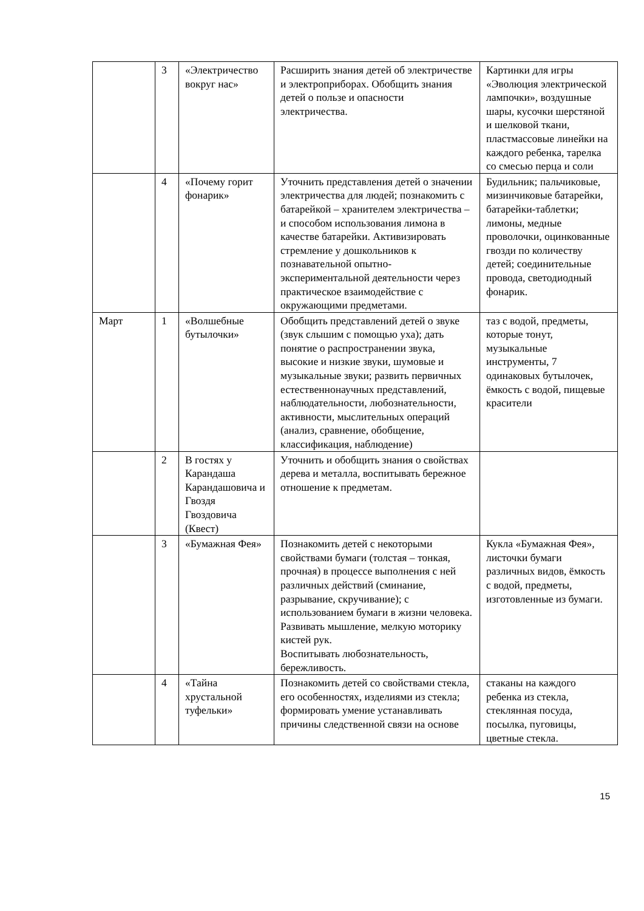| | 3 | «Электричество вокруг нас» | Расширить знания детей об электричестве и электроприборах. Обобщить знания детей о пользе и опасности электричества. | Картинки для игры «Эволюция электрической лампочки», воздушные шары, кусочки шерстяной и шелковой ткани, пластмассовые линейки на каждого ребенка, тарелка со смесью перца и соли |
| | 4 | «Почему горит фонарик» | Уточнить представления детей о значении электричества для людей; познакомить с батарейкой – хранителем электричества – и способом использования лимона в качестве батарейки. Активизировать стремление у дошкольников к познавательной опытно-экспериментальной деятельности через практическое взаимодействие с окружающими предметами. | Будильник; пальчиковые, мизинчиковые батарейки, батарейки-таблетки; лимоны, медные проволочки, оцинкованные гвозди по количеству детей; соединительные провода, светодиодный фонарик. |
| Март | 1 | «Волшебные бутылочки» | Обобщить представлений детей о звуке (звук слышим с помощью уха); дать понятие о распространении звука, высокие и низкие звуки, шумовые и музыкальные звуки; развить первичных естественнонаучных представлений, наблюдательности, любознательности, активности, мыслительных операций (анализ, сравнение, обобщение, классификация, наблюдение) | таз с водой, предметы, которые тонут, музыкальные инструменты, 7 одинаковых бутылочек, ёмкость с водой, пищевые красители |
| | 2 | В гостях у Карандаша Карандашовича и Гвоздя Гвоздовича (Квест) | Уточнить и обобщить знания о свойствах дерева и металла, воспитывать бережное отношение к предметам. | |
| | 3 | «Бумажная Фея» | Познакомить детей с некоторыми свойствами бумаги (толстая – тонкая, прочная) в процессе выполнения с ней различных действий (сминание, разрывание, скручивание); с использованием бумаги в жизни человека. Развивать мышление, мелкую моторику кистей рук. Воспитывать любознательность, бережливость. | Кукла «Бумажная Фея», листочки бумаги различных видов, ёмкость с водой, предметы, изготовленные из бумаги. |
| | 4 | «Тайна хрустальной туфельки» | Познакомить детей со свойствами стекла, его особенностях, изделиями из стекла; формировать умение устанавливать причины следственной связи на основе | стаканы на каждого ребенка из стекла, стеклянная посуда, посылка, пуговицы, цветные стекла. |
15